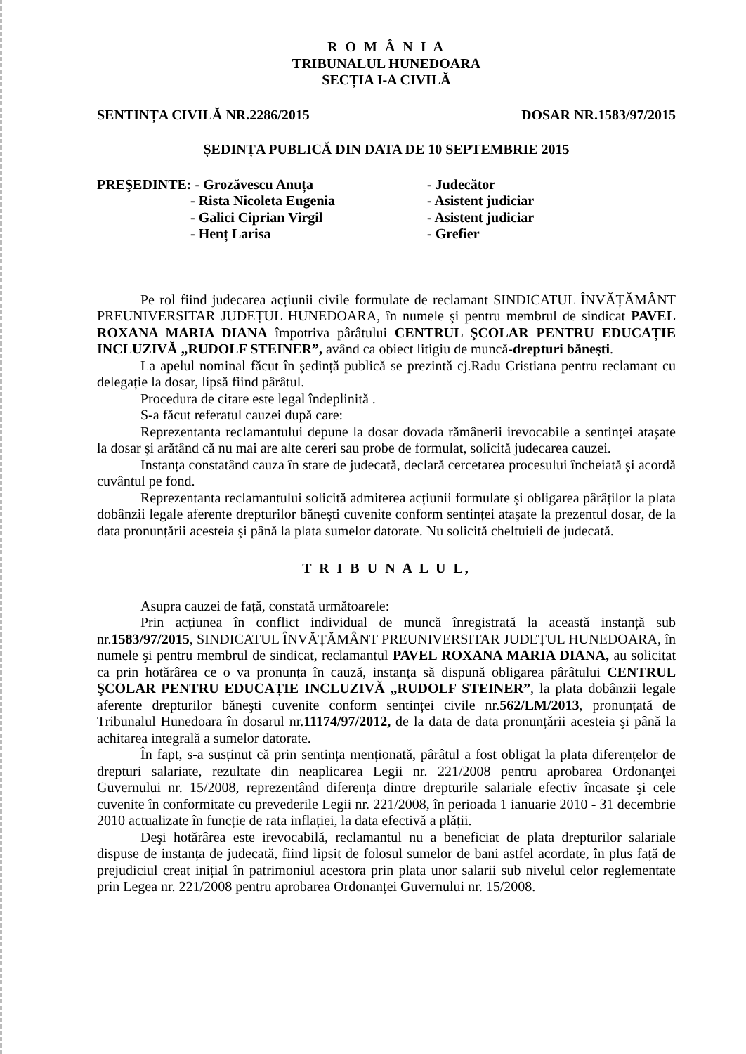R O M Â N I A
TRIBUNALUL HUNEDOARA
SECȚIA I-A CIVILĂ
SENTINȚA CIVILĂ NR.2286/2015 DOSAR NR.1583/97/2015
ȘEDINȚA PUBLICĂ DIN DATA DE 10 SEPTEMBRIE 2015
PREŞEDINTE: - Grozăvescu Anuța
- Judecător
- Rista Nicoleta Eugenia
- Asistent judiciar
- Galici Ciprian Virgil
- Asistent judiciar
- Henț Larisa
- Grefier
Pe rol fiind judecarea acțiunii civile formulate de reclamant SINDICATUL ÎNVĂȚĂMÂNT PREUNIVERSITAR JUDEȚUL HUNEDOARA, în numele şi pentru membrul de sindicat PAVEL ROXANA MARIA DIANA împotriva pârâtului CENTRUL ŞCOLAR PENTRU EDUCAȚIE INCLUZIVĂ „RUDOLF STEINER”, având ca obiect litigiu de muncă-drepturi băneşti.
La apelul nominal făcut în şedință publică se prezintă cj.Radu Cristiana pentru reclamant cu delegație la dosar, lipsă fiind pârâtul.
Procedura de citare este legal îndeplinită .
S-a făcut referatul cauzei după care:
Reprezentanta reclamantului depune la dosar dovada rămânerii irevocabile a sentinței ataşate la dosar şi arătând că nu mai are alte cereri sau probe de formulat, solicită judecarea cauzei.
Instanța constatând cauza în stare de judecată, declară cercetarea procesului încheiată şi acordă cuvântul pe fond.
Reprezentanta reclamantului solicită admiterea acțiunii formulate şi obligarea pârâților la plata dobânzii legale aferente drepturilor băneşti cuvenite conform sentinței ataşate la prezentul dosar, de la data pronunțării acesteia şi până la plata sumelor datorate. Nu solicită cheltuieli de judecată.
T R I B U N A L U L,
Asupra cauzei de față, constată următoarele:
Prin acțiunea în conflict individual de muncă înregistrată la această instanță sub nr.1583/97/2015, SINDICATUL ÎNVĂȚĂMÂNT PREUNIVERSITAR JUDEȚUL HUNEDOARA, în numele şi pentru membrul de sindicat, reclamantul PAVEL ROXANA MARIA DIANA, au solicitat ca prin hotărârea ce o va pronunța în cauză, instanța să dispună obligarea pârâtului CENTRUL ŞCOLAR PENTRU EDUCAȚIE INCLUZIVĂ „RUDOLF STEINER”, la plata dobânzii legale aferente drepturilor băneşti cuvenite conform sentinței civile nr.562/LM/2013, pronunțată de Tribunalul Hunedoara în dosarul nr.11174/97/2012, de la data de data pronunțării acesteia şi până la achitarea integrală a sumelor datorate.
În fapt, s-a susținut că prin sentința menționată, pârâtul a fost obligat la plata diferențelor de drepturi salariate, rezultate din neaplicarea Legii nr. 221/2008 pentru aprobarea Ordonanței Guvernului nr. 15/2008, reprezentând diferența dintre drepturile salariale efectiv încasate şi cele cuvenite în conformitate cu prevederile Legii nr. 221/2008, în perioada 1 ianuarie 2010 - 31 decembrie 2010 actualizate în funcție de rata inflației, la data efectivă a plății.
Deşi hotărârea este irevocabilă, reclamantul nu a beneficiat de plata drepturilor salariale dispuse de instanța de judecată, fiind lipsit de folosul sumelor de bani astfel acordate, în plus față de prejudiciul creat inițial în patrimoniul acestora prin plata unor salarii sub nivelul celor reglementate prin Legea nr. 221/2008 pentru aprobarea Ordonanței Guvernului nr. 15/2008.